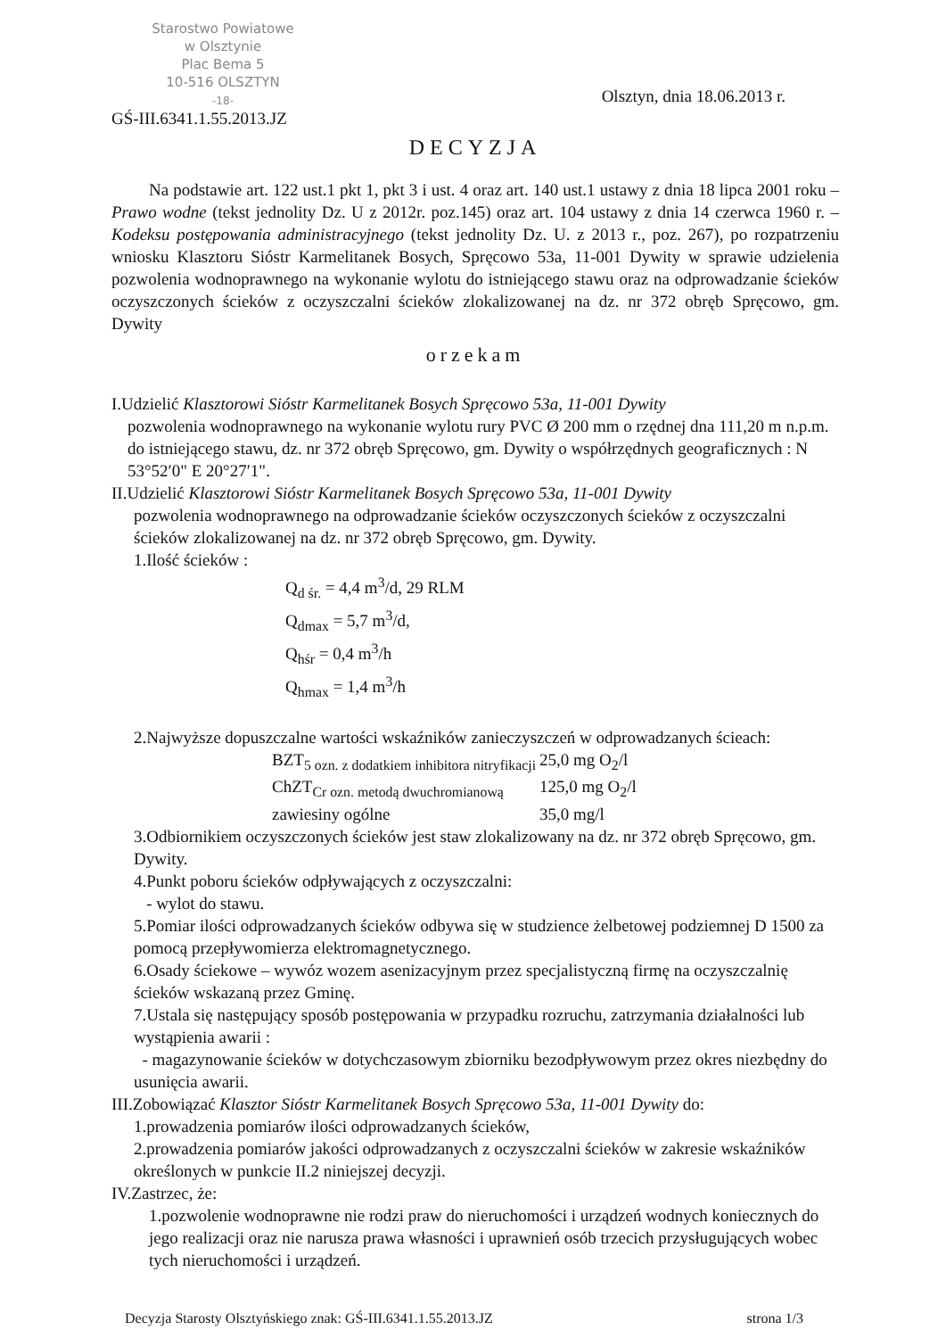Starostwo Powiatowe
w Olsztynie
Plac Bema 5
10-516 OLSZTYN
-18-
Olsztyn, dnia 18.06.2013 r.
GŚ-III.6341.1.55.2013.JZ
DECYZJA
Na podstawie art. 122 ust.1 pkt 1, pkt 3 i ust. 4 oraz art. 140 ust.1 ustawy z dnia 18 lipca 2001 roku – Prawo wodne (tekst jednolity Dz. U z 2012r. poz.145) oraz art. 104 ustawy z dnia 14 czerwca 1960 r. – Kodeksu postępowania administracyjnego (tekst jednolity Dz. U. z 2013 r., poz. 267), po rozpatrzeniu wniosku Klasztoru Sióstr Karmelitanek Bosych, Spręcowo 53a, 11-001 Dywity w sprawie udzielenia pozwolenia wodnoprawnego na wykonanie wylotu do istniejącego stawu oraz na odprowadzanie ścieków oczyszczonych ścieków z oczyszczalni ścieków zlokalizowanej na dz. nr 372 obręb Spręcowo, gm. Dywity
orzekam
I.Udzielić Klasztorowi Sióstr Karmelitanek Bosych Spręcowo 53a, 11-001 Dywity
pozwolenia wodnoprawnego na wykonanie wylotu rury PVC Ø 200 mm o rzędnej dna 111,20 m n.p.m. do istniejącego stawu, dz. nr 372 obręb Spręcowo, gm. Dywity o współrzędnych geograficznych : N 53°52′0" E 20°27′1".
II.Udzielić Klasztorowi Sióstr Karmelitanek Bosych Spręcowo 53a, 11-001 Dywity
pozwolenia wodnoprawnego na odprowadzanie ścieków oczyszczonych ścieków z oczyszczalni ścieków zlokalizowanej na dz. nr 372 obręb Spręcowo, gm. Dywity.
1.Ilość ścieków :
Q<sub>d śr.</sub> = 4,4 m<sup>3</sup>/d, 29 RLM
Q<sub>dmax</sub> = 5,7 m<sup>3</sup>/d,
Q<sub>hśr</sub> = 0,4 m<sup>3</sup>/h
Q<sub>hmax</sub> = 1,4 m<sup>3</sup>/h
2.Najwyższe dopuszczalne wartości wskaźników zanieczyszczeń w odprowadzanych ścieach:
BZT<sub>5 ozn. z dodatkiem inhibitora nitryfikacji</sub> 25,0 mg O<sub>2</sub>/l ChZT<sub>Cr ozn. metodą dwuchromianową</sub> 125,0 mg O<sub>2</sub>/l zawiesiny ogólne 35,0 mg/l
3.Odbiornikiem oczyszczonych ścieków jest staw zlokalizowany na dz. nr 372 obręb Spręcowo, gm. Dywity.
4.Punkt poboru ścieków odpływających z oczyszczalni:
- wylot do stawu.
5.Pomiar ilości odprowadzanych ścieków odbywa się w studzience żelbetowej podziemnej D 1500 za pomocą przepływomierza elektromagnetycznego.
6.Osady ściekowe – wywóz wozem asenizacyjnym przez specjalistyczną firmę na oczyszczalnię ścieków wskazaną przez Gminę.
7.Ustala się następujący sposób postępowania w przypadku rozruchu, zatrzymania działalności lub wystąpienia awarii :
- magazynowanie ścieków w dotychczasowym zbiorniku bezodpływowym przez okres niezbędny do usunięcia awarii.
III.Zobowiązać Klasztor Sióstr Karmelitanek Bosych Spręcowo 53a, 11-001 Dywity do:
1.prowadzenia pomiarów ilości odprowadzanych ścieków,
2.prowadzenia pomiarów jakości odprowadzanych z oczyszczalni ścieków w zakresie wskaźników określonych w punkcie II.2 niniejszej decyzji.
IV.Zastrzec, że:
1.pozwolenie wodnoprawne nie rodzi praw do nieruchomości i urządzeń wodnych koniecznych do jego realizacji oraz nie narusza prawa własności i uprawnień osób trzecich przysługujących wobec tych nieruchomości i urządzeń.
Decyzja Starosty Olsztyńskiego znak: GŚ-III.6341.1.55.2013.JZ strona 1/3